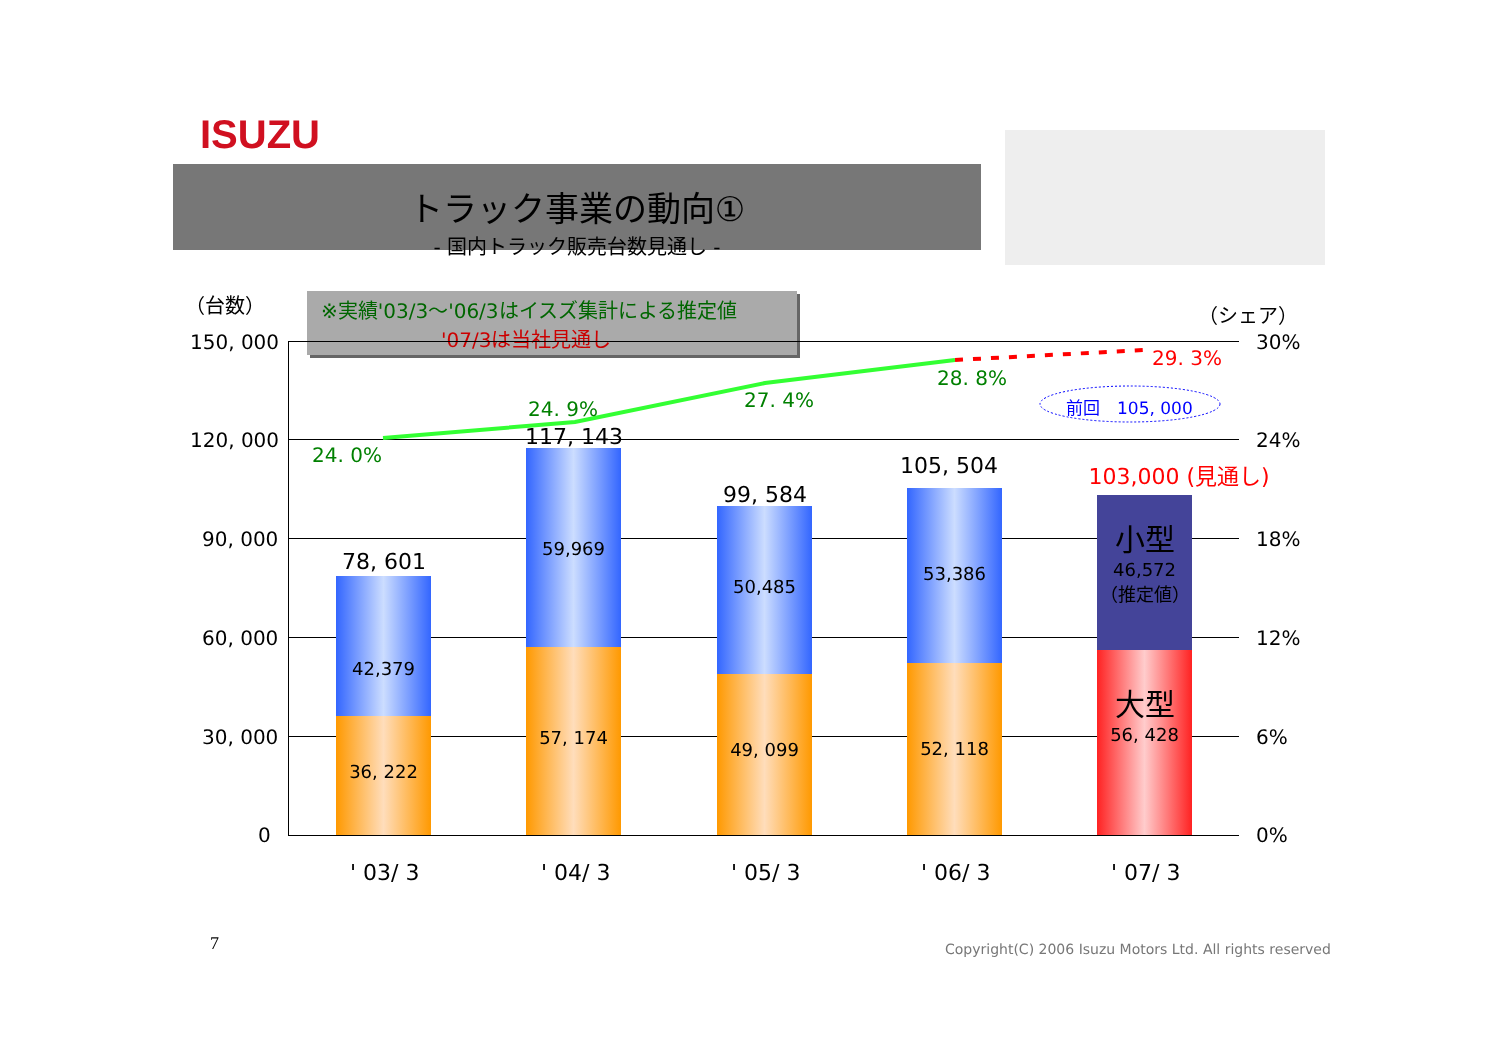ISUZU
トラック事業の動向①
- 国内トラック販売台数見通し -
（台数） （シェア）
※実績'03/3～'06/3はイスズ集計による推定値
'07/3は当社見通し
42,379
36, 222
59,969
57, 174
50,485
49, 099
53,386
52, 118
小型
46,572
（推定値）
大型
56, 428
78, 601
117, 143
99, 584
105, 504
103,000 (見通し)
150, 000
120, 000
90, 000
60, 000
30, 000
0
30%
24%
18%
12%
6%
0%
24. 0%
24. 9% 27. 4%
28. 8%
29. 3%
前回　105, 000
' 03/ 3 ' 04/ 3 ' 05/ 3 ' 06/ 3 ' 07/ 3
7
Copyright(C) 2006 Isuzu Motors Ltd. All rights reserved